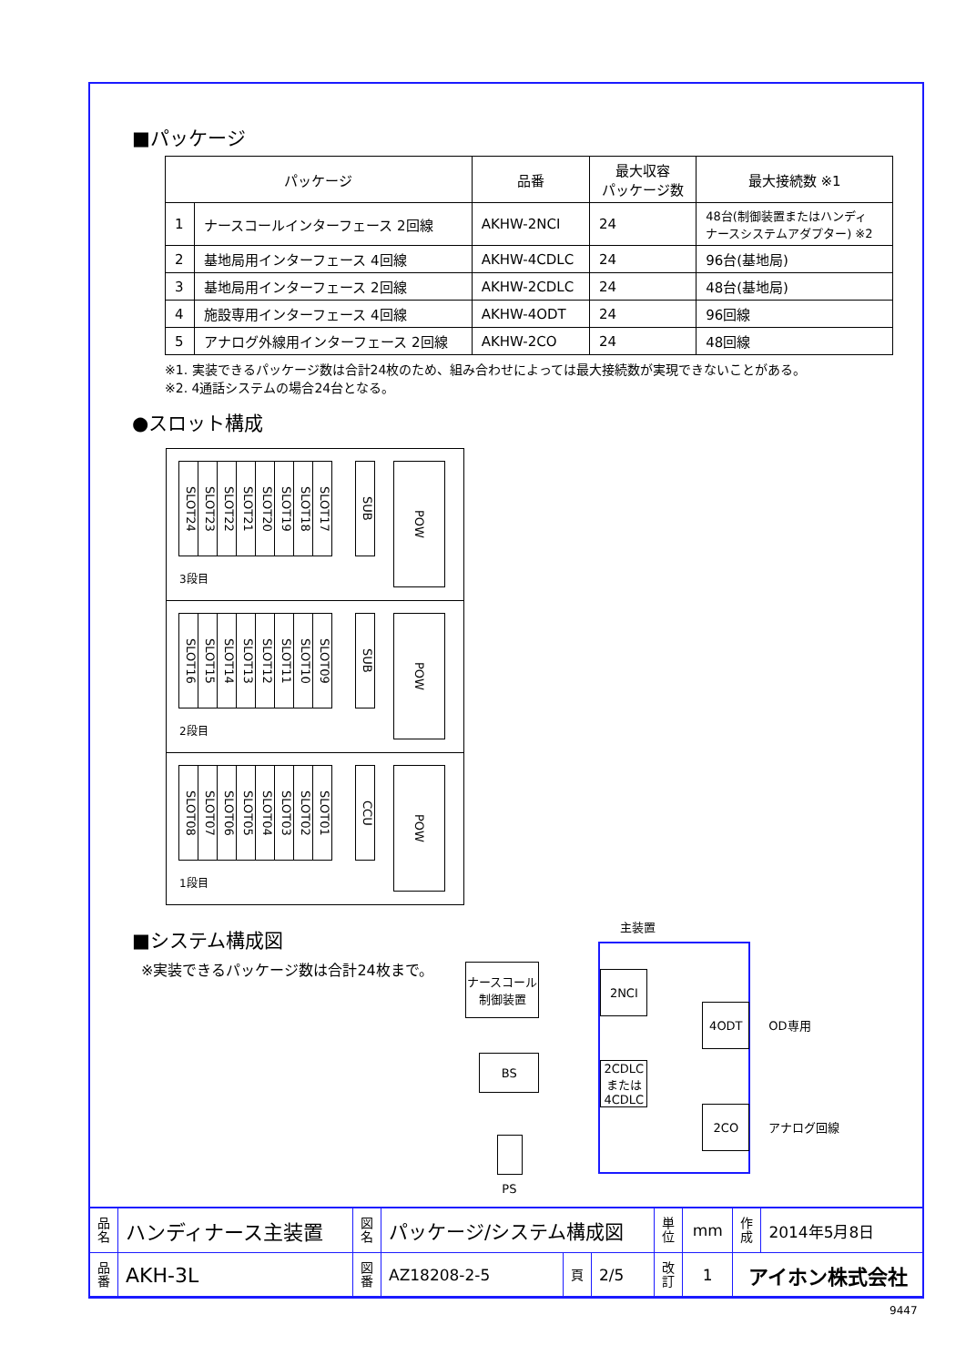■パッケージ
| パッケージ | | 品番 | 最大収容 パッケージ数 | 最大接続数 ※1 |
| --- | --- | --- | --- | --- |
| 1 | ナースコールインターフェース 2回線 | AKHW-2NCI | 24 | 48台(制御装置またはハンディ ナースシステムアダプター) ※2 |
| 2 | 基地局用インターフェース 4回線 | AKHW-4CDLC | 24 | 96台(基地局) |
| 3 | 基地局用インターフェース 2回線 | AKHW-2CDLC | 24 | 48台(基地局) |
| 4 | 施設専用インターフェース 4回線 | AKHW-4ODT | 24 | 96回線 |
| 5 | アナログ外線用インターフェース 2回線 | AKHW-2CO | 24 | 48回線 |
※1. 実装できるパッケージ数は合計24枚のため、組み合わせによっては最大接続数が実現できないことがある。
※2. 4通話システムの場合24台となる。
●スロット構成
SLOT24
SLOT23
SLOT22
SLOT21
SLOT20
SLOT19
SLOT18
SLOT17
SUB
POW
3段目
SLOT16
SLOT15
SLOT14
SLOT13
SLOT12
SLOT11
SLOT10
SLOT09
SUB
POW
2段目
SLOT08
SLOT07
SLOT06
SLOT05
SLOT04
SLOT03
SLOT02
SLOT01
CCU
POW
1段目
■システム構成図
※実装できるパッケージ数は合計24枚まで。
主装置
ナースコール
制御装置
2NCI
4ODT
OD専用
BS
2CDLC
または
4CDLC
2CO
アナログ回線
PS
| 品名 | ハンディナース主装置 | 図名 | パッケージ/システム構成図 | | | 単位 | mm | 作成 | 2014年5月8日 |
| 品番 | AKH-3L | 図番 | AZ18208-2-5 | 頁 | 2/5 | 改訂 | 1 | アイホン株式会社 | |
9447